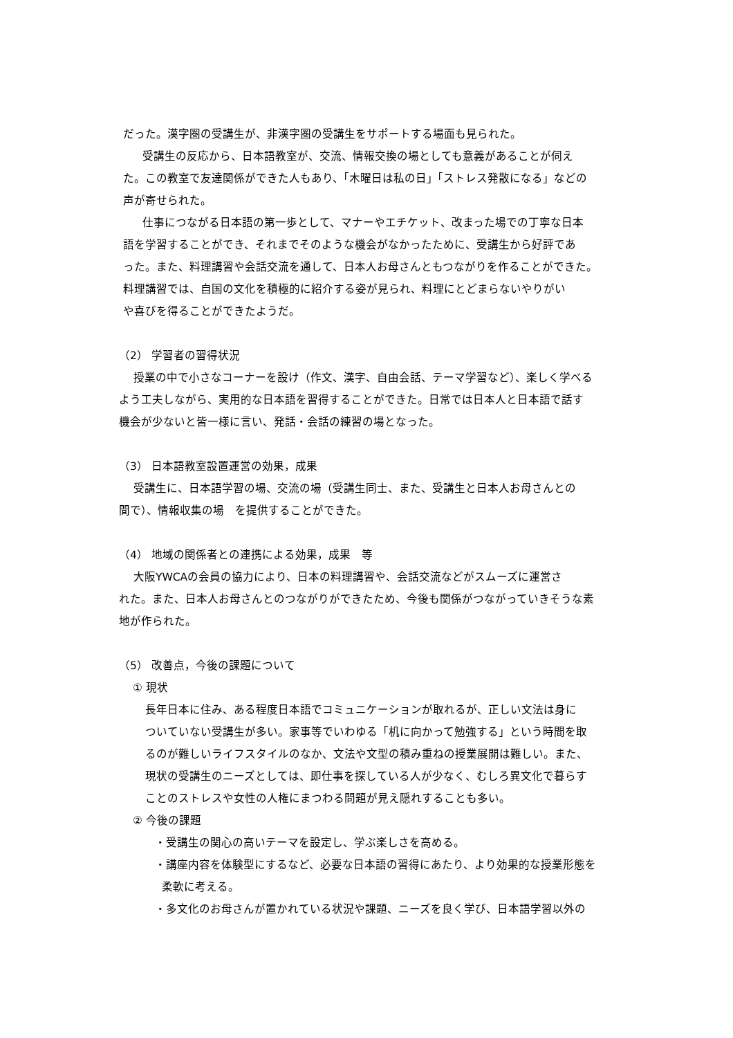だった。漢字圏の受講生が、非漢字圏の受講生をサポートする場面も見られた。
　受講生の反応から、日本語教室が、交流、情報交換の場としても意義があることが伺え
た。この教室で友達関係ができた人もあり、「木曜日は私の日」「ストレス発散になる」などの
声が寄せられた。
　仕事につながる日本語の第一歩として、マナーやエチケット、改まった場での丁寧な日本
語を学習することができ、それまでそのような機会がなかったために、受講生から好評であ
った。また、料理講習や会話交流を通して、日本人お母さんともつながりを作ることができた。
料理講習では、自国の文化を積極的に紹介する姿が見られ、料理にとどまらないやりがい
や喜びを得ることができたようだ。
（2） 学習者の習得状況
　 授業の中で小さなコーナーを設け（作文、漢字、自由会話、テーマ学習など）、楽しく学べる
よう工夫しながら、実用的な日本語を習得することができた。日常では日本人と日本語で話す
機会が少ないと皆一様に言い、発話・会話の練習の場となった。
（3） 日本語教室設置運営の効果，成果
　 受講生に、日本語学習の場、交流の場（受講生同士、また、受講生と日本人お母さんとの
間で）、情報収集の場　を提供することができた。
（4） 地域の関係者との連携による効果，成果　等
　 大阪YWCAの会員の協力により、日本の料理講習や、会話交流などがスムーズに運営さ
れた。また、日本人お母さんとのつながりができたため、今後も関係がつながっていきそうな素
地が作られた。
（5） 改善点，今後の課題について
① 現状
長年日本に住み、ある程度日本語でコミュニケーションが取れるが、正しい文法は身に
ついていない受講生が多い。家事等でいわゆる「机に向かって勉強する」という時間を取
るのが難しいライフスタイルのなか、文法や文型の積み重ねの授業展開は難しい。また、
現状の受講生のニーズとしては、即仕事を探している人が少なく、むしろ異文化で暮らす
ことのストレスや女性の人権にまつわる問題が見え隠れすることも多い。
② 今後の課題
・受講生の関心の高いテーマを設定し、学ぶ楽しさを高める。
・講座内容を体験型にするなど、必要な日本語の習得にあたり、より効果的な授業形態を
柔軟に考える。
・多文化のお母さんが置かれている状況や課題、ニーズを良く学び、日本語学習以外の